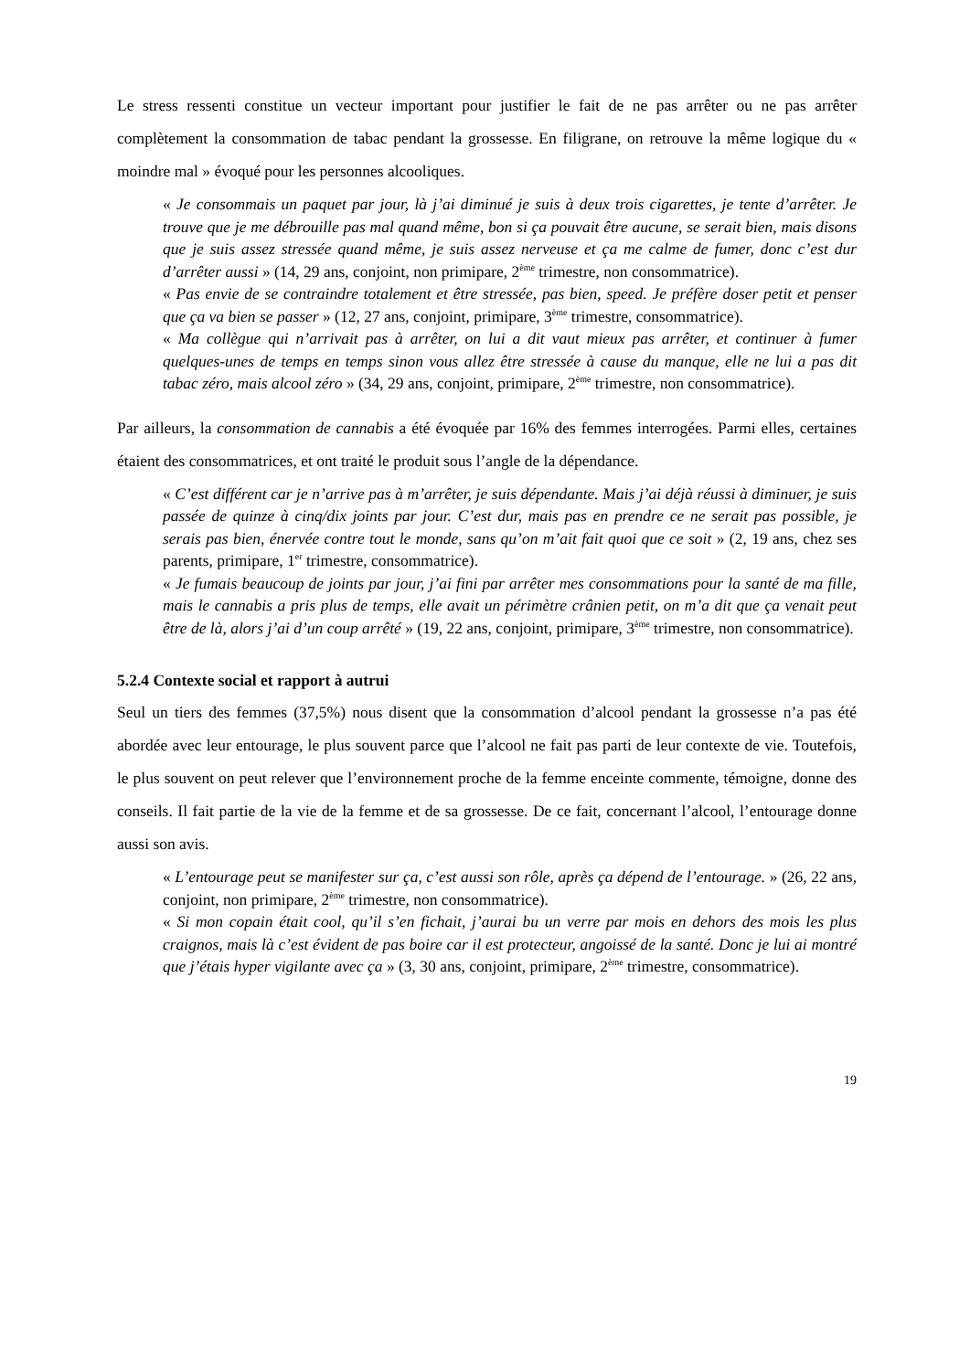Le stress ressenti constitue un vecteur important pour justifier le fait de ne pas arrêter ou ne pas arrêter complètement la consommation de tabac pendant la grossesse. En filigrane, on retrouve la même logique du « moindre mal » évoqué pour les personnes alcooliques.
« Je consommais un paquet par jour, là j’ai diminué je suis à deux trois cigarettes, je tente d’arrêter. Je trouve que je me débrouille pas mal quand même, bon si ça pouvait être aucune, se serait bien, mais disons que je suis assez stressée quand même, je suis assez nerveuse et ça me calme de fumer, donc c’est dur d’arrêter aussi » (14, 29 ans, conjoint, non primipare, 2<sup>ème</sup> trimestre, non consommatrice).
« Pas envie de se contraindre totalement et être stressée, pas bien, speed. Je préfère doser petit et penser que ça va bien se passer » (12, 27 ans, conjoint, primipare, 3<sup>ème</sup> trimestre, consommatrice).
« Ma collègue qui n’arrivait pas à arrêter, on lui a dit vaut mieux pas arrêter, et continuer à fumer quelques-unes de temps en temps sinon vous allez être stressée à cause du manque, elle ne lui a pas dit tabac zéro, mais alcool zéro » (34, 29 ans, conjoint, primipare, 2<sup>ème</sup> trimestre, non consommatrice).
Par ailleurs, la consommation de cannabis a été évoquée par 16% des femmes interrogées. Parmi elles, certaines étaient des consommatrices, et ont traité le produit sous l’angle de la dépendance.
« C’est différent car je n’arrive pas à m’arrêter, je suis dépendante. Mais j’ai déjà réussi à diminuer, je suis passée de quinze à cinq/dix joints par jour. C’est dur, mais pas en prendre ce ne serait pas possible, je serais pas bien, énervée contre tout le monde, sans qu’on m’ait fait quoi que ce soit » (2, 19 ans, chez ses parents, primipare, 1<sup>er</sup> trimestre, consommatrice).
« Je fumais beaucoup de joints par jour, j’ai fini par arrêter mes consommations pour la santé de ma fille, mais le cannabis a pris plus de temps, elle avait un périmètre crânien petit, on m’a dit que ça venait peut être de là, alors j’ai d’un coup arrêté » (19, 22 ans, conjoint, primipare, 3<sup>ème</sup> trimestre, non consommatrice).
5.2.4 Contexte social et rapport à autrui
Seul un tiers des femmes (37,5%) nous disent que la consommation d’alcool pendant la grossesse n’a pas été abordée avec leur entourage, le plus souvent parce que l’alcool ne fait pas parti de leur contexte de vie. Toutefois, le plus souvent on peut relever que l’environnement proche de la femme enceinte commente, témoigne, donne des conseils. Il fait partie de la vie de la femme et de sa grossesse. De ce fait, concernant l’alcool, l’entourage donne aussi son avis.
« L’entourage peut se manifester sur ça, c’est aussi son rôle, après ça dépend de l’entourage. » (26, 22 ans, conjoint, non primipare, 2<sup>ème</sup> trimestre, non consommatrice).
« Si mon copain était cool, qu’il s’en fichait, j’aurai bu un verre par mois en dehors des mois les plus craignos, mais là c’est évident de pas boire car il est protecteur, angoissé de la santé. Donc je lui ai montré que j’étais hyper vigilante avec ça » (3, 30 ans, conjoint, primipare, 2<sup>ème</sup> trimestre, consommatrice).
19